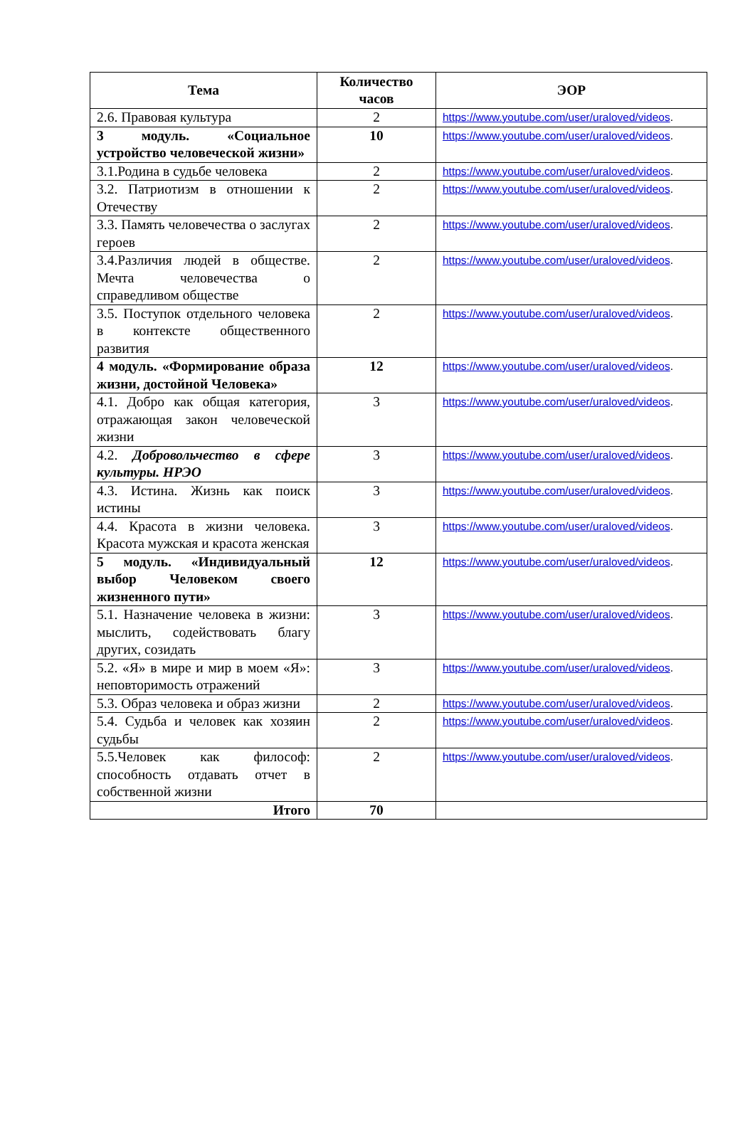| Тема | Количество часов | ЭОР |
| --- | --- | --- |
| 2.6. Правовая культура | 2 | https://www.youtube.com/user/uraloved/videos . |
| 3 модуль. «Социальное устройство человеческой жизни» | 10 | https://www.youtube.com/user/uraloved/videos . |
| 3.1.Родина в судьбе человека | 2 | https://www.youtube.com/user/uraloved/videos . |
| 3.2. Патриотизм в отношении к Отечеству | 2 | https://www.youtube.com/user/uraloved/videos . |
| 3.3. Память человечества о заслугах героев | 2 | https://www.youtube.com/user/uraloved/videos . |
| 3.4.Различия людей в обществе. Мечта человечества о справедливом обществе | 2 | https://www.youtube.com/user/uraloved/videos . |
| 3.5. Поступок отдельного человека в контексте общественного развития | 2 | https://www.youtube.com/user/uraloved/videos . |
| 4 модуль. «Формирование образа жизни, достойной Человека» | 12 | https://www.youtube.com/user/uraloved/videos . |
| 4.1. Добро как общая категория, отражающая закон человеческой жизни | 3 | https://www.youtube.com/user/uraloved/videos . |
| 4.2. Добровольчество в сфере культуры. НРЭО | 3 | https://www.youtube.com/user/uraloved/videos . |
| 4.3. Истина. Жизнь как поиск истины | 3 | https://www.youtube.com/user/uraloved/videos . |
| 4.4. Красота в жизни человека. Красота мужская и красота женская | 3 | https://www.youtube.com/user/uraloved/videos . |
| 5 модуль. «Индивидуальный выбор Человеком своего жизненного пути» | 12 | https://www.youtube.com/user/uraloved/videos . |
| 5.1. Назначение человека в жизни: мыслить, содействовать благу других, созидать | 3 | https://www.youtube.com/user/uraloved/videos . |
| 5.2. «Я» в мире и мир в моем «Я»: неповторимость отражений | 3 | https://www.youtube.com/user/uraloved/videos . |
| 5.3. Образ человека и образ жизни | 2 | https://www.youtube.com/user/uraloved/videos . |
| 5.4. Судьба и человек как хозяин судьбы | 2 | https://www.youtube.com/user/uraloved/videos . |
| 5.5.Человек как философ: способность отдавать отчет в собственной жизни | 2 | https://www.youtube.com/user/uraloved/videos . |
| Итого | 70 | |